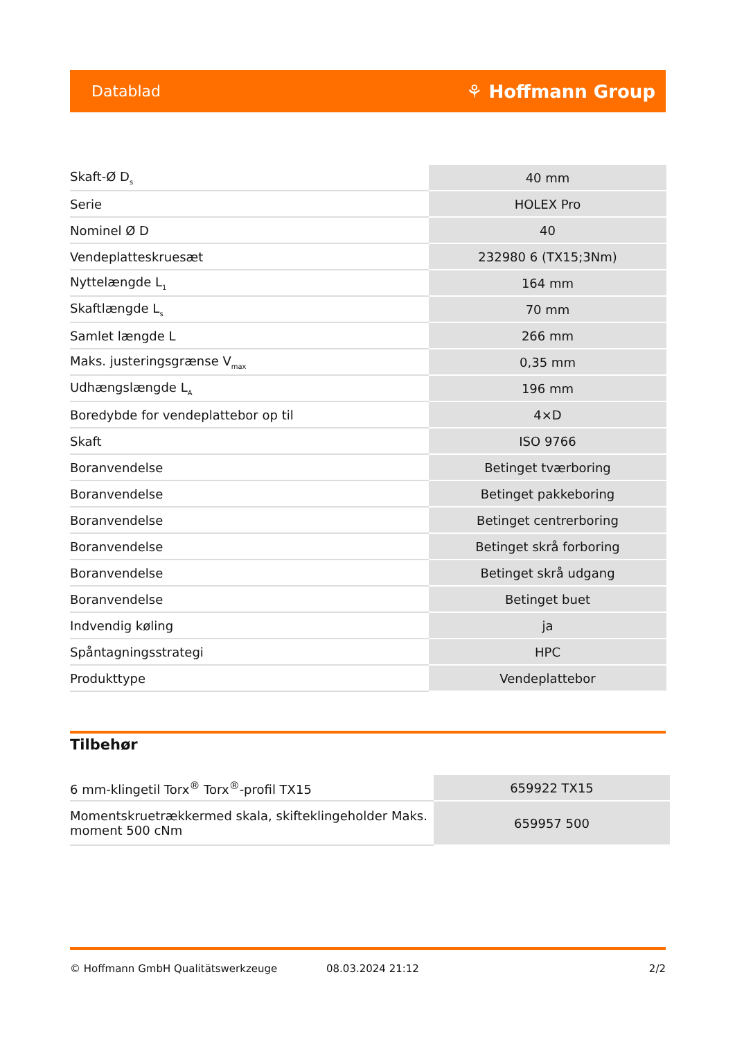Datablad ⚘ Hoffmann Group
| Skaft-Ø D<sub>s</sub> | 40 mm |
| Serie | HOLEX Pro |
| Nominel Ø D | 40 |
| Vendeplatteskruesæt | 232980 6 (TX15;3Nm) |
| Nyttelængde L<sub>1</sub> | 164 mm |
| Skaftlængde L<sub>s</sub> | 70 mm |
| Samlet længde L | 266 mm |
| Maks. justeringsgrænse V<sub>max</sub> | 0,35 mm |
| Udhængslængde L<sub>A</sub> | 196 mm |
| Boredybde for vendeplattebor op til | 4×D |
| Skaft | ISO 9766 |
| Boranvendelse | Betinget tværboring |
| Boranvendelse | Betinget pakkeboring |
| Boranvendelse | Betinget centrerboring |
| Boranvendelse | Betinget skrå forboring |
| Boranvendelse | Betinget skrå udgang |
| Boranvendelse | Betinget buet |
| Indvendig køling | ja |
| Spåntagningsstrategi | HPC |
| Produkttype | Vendeplattebor |
Tilbehør
| 6 mm-klingetil Torx<sup>®</sup> Torx<sup>®</sup>-profil TX15 | 659922 TX15 |
| Momentskruetrækkermed skala, skifteklingeholder Maks. moment 500 cNm | 659957 500 |
© Hoffmann GmbH Qualitätswerkzeuge 08.03.2024 21:12 2/2